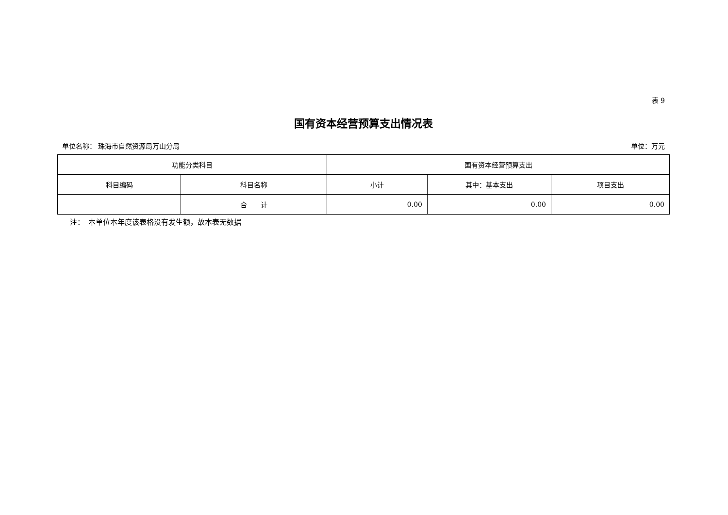表 9
国有资本经营预算支出情况表
单位名称： 珠海市自然资源局万山分局 单位：万元
| 功能分类科目 | | 国有资本经营预算支出 | | |
| --- | --- | --- | --- | --- |
| 科目编码 | 科目名称 | 小计 | 其中：基本支出 | 项目支出 |
| | 合 计 | 0.00 | 0.00 | 0.00 |
注：　本单位本年度该表格没有发生额，故本表无数据